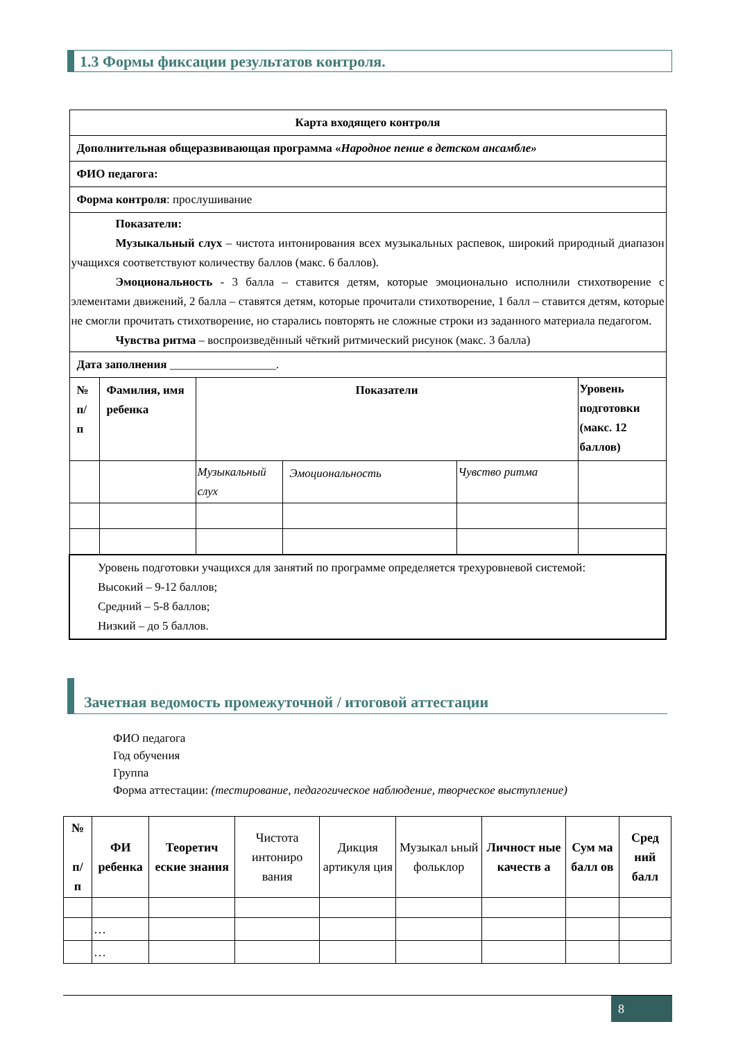1.3 Формы фиксации результатов контроля.
| Карта входящего контроля | | | | | |
| Дополнительная общеразвивающая программа « Народное пение в детском ансамбле» | | | | | |
| ФИО педагога: | | | | | |
| Форма контроля : прослушивание | | | | | |
| Показатели: Музыкальный слух – чистота интонирования всех музыкальных распевок, широкий природный диапазон учащихся соответствуют количеству баллов (макс. 6 баллов). Эмоциональность - 3 балла – ставится детям, которые эмоционально исполнили стихотворение с элементами движений, 2 балла – ставятся детям, которые прочитали стихотворение, 1 балл – ставится детям, которые не смогли прочитать стихотворение, но старались повторять не сложные строки из заданного материала педагогом. Чувства ритма – воспроизведённый чёткий ритмический рисунок (макс. 3 балла) | | | | | |
| Дата заполнения __________________. | | | | | |
| № п/п | Фамилия, имя ребенка | Показатели | | | Уровень подготовки (макс. 12 баллов) |
| | | Музыкальный слух | Эмоциональность | Чувство ритма | |
| Уровень подготовки учащихся для занятий по программе определяется трехуровневой системой: Высокий – 9-12 баллов; Средний – 5-8 баллов; Низкий – до 5 баллов. | | | | | |
Зачетная ведомость промежуточной / итоговой аттестации
ФИО педагога
Год обучения
Группа
Форма аттестации: (тестирование, педагогическое наблюдение, творческое выступление)
| № п/ п | ФИ ребенка | Теоретич еские знания | Чистота интониро вания | Дикция артикуля ция | Музыкал ьный фольклор | Личност ные качеств а | Сум ма балл ов | Сред ний балл |
| | … | | | | | | | |
| | … | | | | | | | |
8